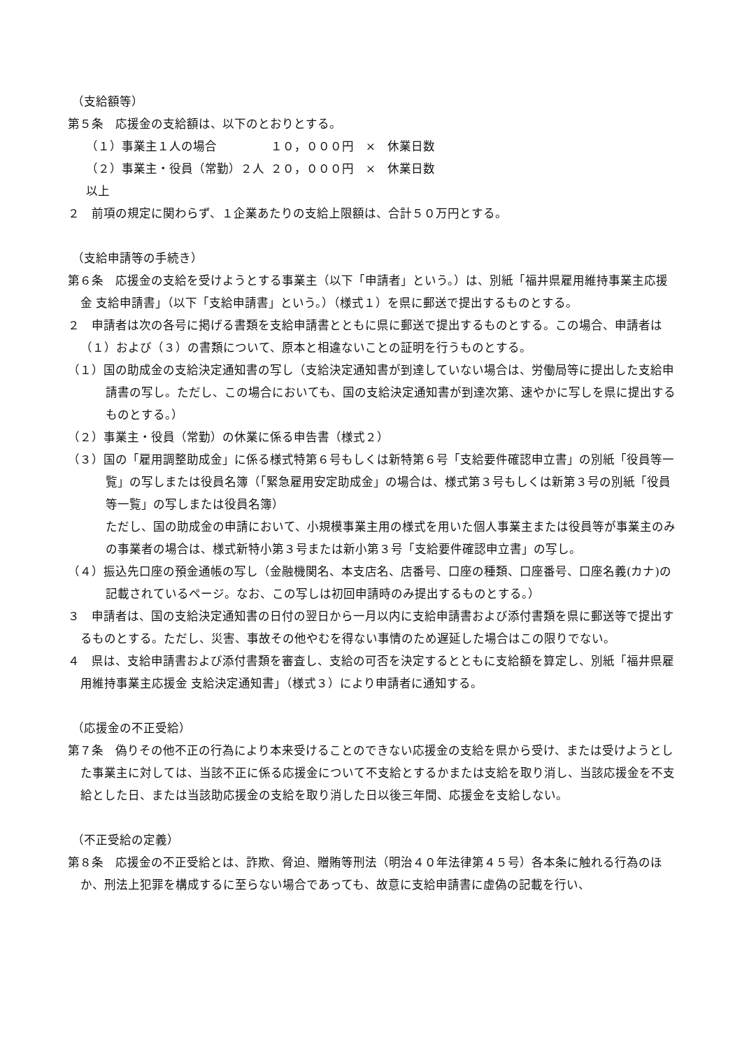（支給額等）
第５条　応援金の支給額は、以下のとおりとする。
（１）事業主１人の場合 １０，０００円　×　休業日数
（２）事業主・役員（常勤）２人以上 ２０，０００円　×　休業日数
２　前項の規定に関わらず、１企業あたりの支給上限額は、合計５０万円とする。
（支給申請等の手続き）
第６条　応援金の支給を受けようとする事業主（以下「申請者」という。）は、別紙「福井県雇用維持事業主応援金 支給申請書」（以下「支給申請書」という。）（様式１）を県に郵送で提出するものとする。
２　申請者は次の各号に掲げる書類を支給申請書とともに県に郵送で提出するものとする。この場合、申請者は（１）および（３）の書類について、原本と相違ないことの証明を行うものとする。
（１）国の助成金の支給決定通知書の写し（支給決定通知書が到達していない場合は、労働局等に提出した支給申請書の写し。ただし、この場合においても、国の支給決定通知書が到達次第、速やかに写しを県に提出するものとする。）
（２）事業主・役員（常勤）の休業に係る申告書（様式２）
（３）国の「雇用調整助成金」に係る様式特第６号もしくは新特第６号「支給要件確認申立書」の別紙「役員等一覧」の写しまたは役員名簿（「緊急雇用安定助成金」の場合は、様式第３号もしくは新第３号の別紙「役員等一覧」の写しまたは役員名簿）
ただし、国の助成金の申請において、小規模事業主用の様式を用いた個人事業主または役員等が事業主のみの事業者の場合は、様式新特小第３号または新小第３号「支給要件確認申立書」の写し。
（４）振込先口座の預金通帳の写し（金融機関名、本支店名、店番号、口座の種類、口座番号、口座名義(カナ)の記載されているページ。なお、この写しは初回申請時のみ提出するものとする。）
３　申請者は、国の支給決定通知書の日付の翌日から一月以内に支給申請書および添付書類を県に郵送等で提出するものとする。ただし、災害、事故その他やむを得ない事情のため遅延した場合はこの限りでない。
４　県は、支給申請書および添付書類を審査し、支給の可否を決定するとともに支給額を算定し、別紙「福井県雇用維持事業主応援金 支給決定通知書」（様式３）により申請者に通知する。
（応援金の不正受給）
第７条　偽りその他不正の行為により本来受けることのできない応援金の支給を県から受け、または受けようとした事業主に対しては、当該不正に係る応援金について不支給とするかまたは支給を取り消し、当該応援金を不支給とした日、または当該助応援金の支給を取り消した日以後三年間、応援金を支給しない。
（不正受給の定義）
第８条　応援金の不正受給とは、詐欺、脅迫、贈賄等刑法（明治４０年法律第４５号）各本条に触れる行為のほか、刑法上犯罪を構成するに至らない場合であっても、故意に支給申請書に虚偽の記載を行い、